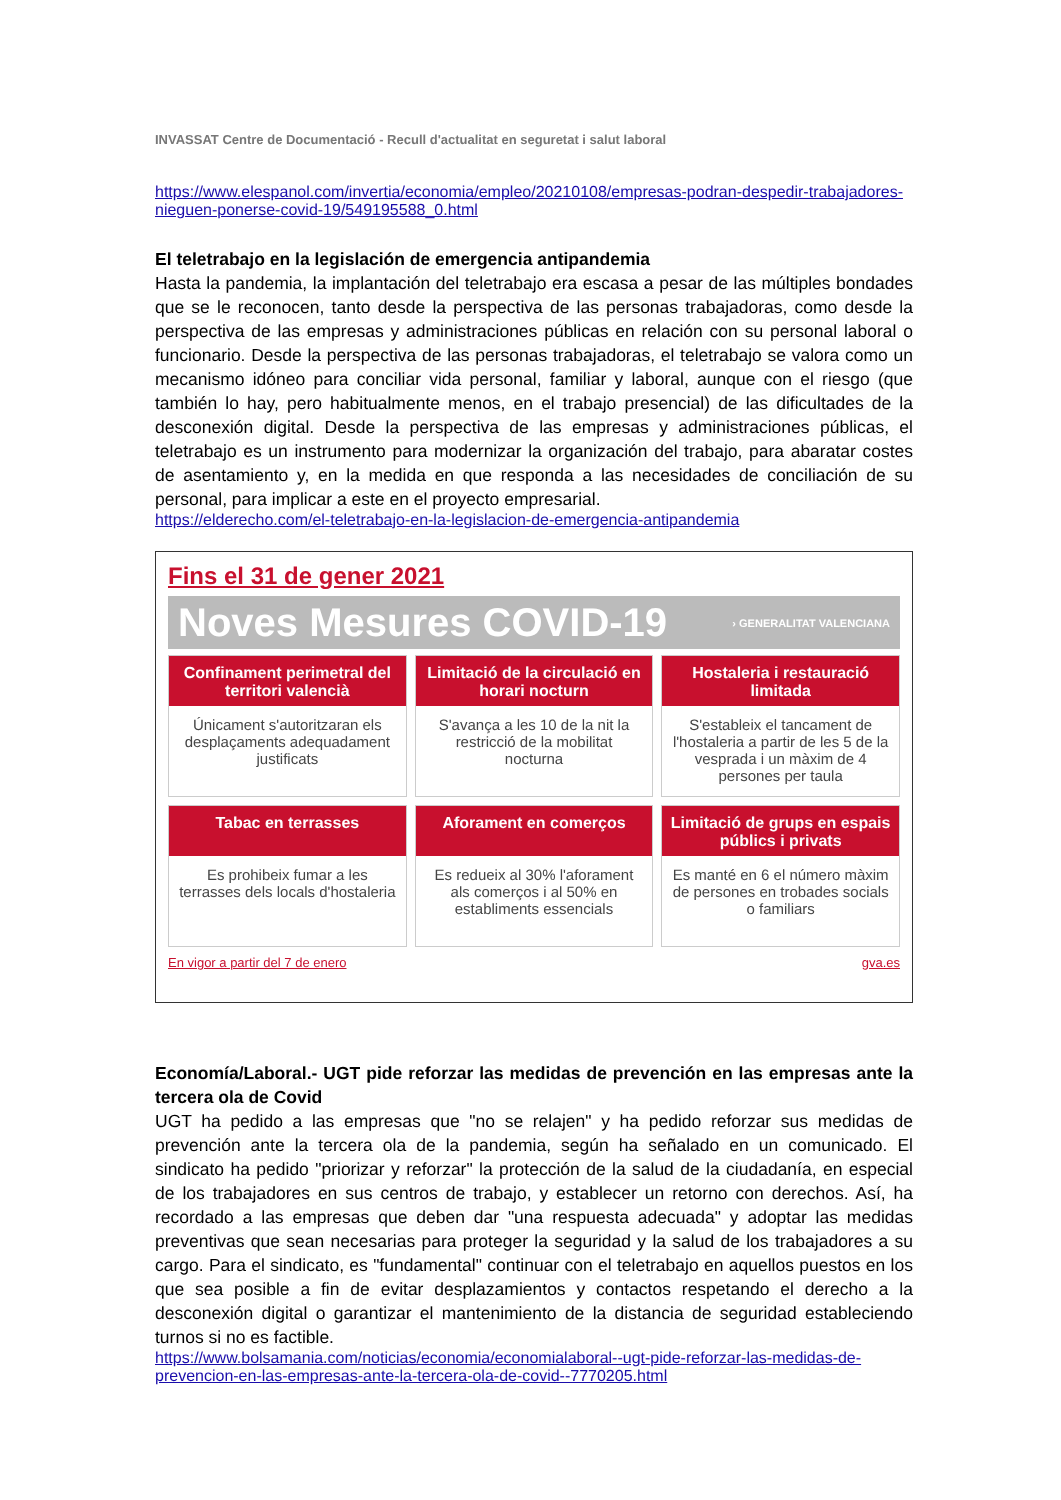INVASSAT Centre de Documentació - Recull d'actualitat en seguretat i salut laboral
https://www.elespanol.com/invertia/economia/empleo/20210108/empresas-podran-despedir-trabajadores-nieguen-ponerse-covid-19/549195588_0.html
El teletrabajo en la legislación de emergencia antipandemia
Hasta la pandemia, la implantación del teletrabajo era escasa a pesar de las múltiples bondades que se le reconocen, tanto desde la perspectiva de las personas trabajadoras, como desde la perspectiva de las empresas y administraciones públicas en relación con su personal laboral o funcionario. Desde la perspectiva de las personas trabajadoras, el teletrabajo se valora como un mecanismo idóneo para conciliar vida personal, familiar y laboral, aunque con el riesgo (que también lo hay, pero habitualmente menos, en el trabajo presencial) de las dificultades de la desconexión digital. Desde la perspectiva de las empresas y administraciones públicas, el teletrabajo es un instrumento para modernizar la organización del trabajo, para abaratar costes de asentamiento y, en la medida en que responda a las necesidades de conciliación de su personal, para implicar a este en el proyecto empresarial.
https://elderecho.com/el-teletrabajo-en-la-legislacion-de-emergencia-antipandemia
Fins el 31 de gener 2021
Noves Mesures COVID-19 › GENERALITAT VALENCIANA
Confinament perimetral del territori valencià
Únicament s'autoritzaran els desplaçaments adequadament justificats
Limitació de la circulació en horari nocturn
S'avança a les 10 de la nit la restricció de la mobilitat nocturna
Hostaleria i restauració limitada
S'estableix el tancament de l'hostaleria a partir de les 5 de la vesprada i un màxim de 4 persones per taula
Tabac en terrasses
Es prohibeix fumar a les terrasses dels locals d'hostaleria
Aforament en comerços
Es redueix al 30% l'aforament als comerços i al 50% en establiments essencials
Limitació de grups en espais públics i privats
Es manté en 6 el número màxim de persones en trobades socials o familiars
En vigor a partir del 7 de enero gva.es
Economía/Laboral.- UGT pide reforzar las medidas de prevención en las empresas ante la tercera ola de Covid
UGT ha pedido a las empresas que "no se relajen" y ha pedido reforzar sus medidas de prevención ante la tercera ola de la pandemia, según ha señalado en un comunicado. El sindicato ha pedido "priorizar y reforzar" la protección de la salud de la ciudadanía, en especial de los trabajadores en sus centros de trabajo, y establecer un retorno con derechos. Así, ha recordado a las empresas que deben dar "una respuesta adecuada" y adoptar las medidas preventivas que sean necesarias para proteger la seguridad y la salud de los trabajadores a su cargo. Para el sindicato, es "fundamental" continuar con el teletrabajo en aquellos puestos en los que sea posible a fin de evitar desplazamientos y contactos respetando el derecho a la desconexión digital o garantizar el mantenimiento de la distancia de seguridad estableciendo turnos si no es factible.
https://www.bolsamania.com/noticias/economia/economialaboral--ugt-pide-reforzar-las-medidas-de-prevencion-en-las-empresas-ante-la-tercera-ola-de-covid--7770205.html